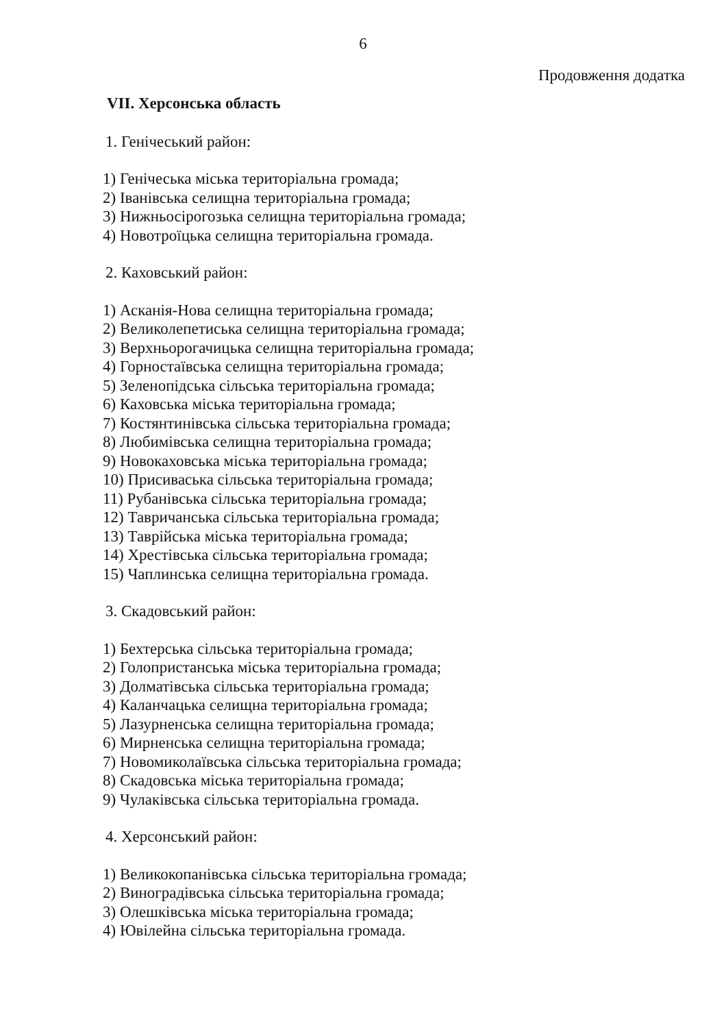6
Продовження додатка
VII. Херсонська область
1. Генічеський район:
1) Генічеська міська територіальна громада;
2) Іванівська селищна територіальна громада;
3) Нижньосірогозька селищна територіальна громада;
4) Новотроїцька селищна територіальна громада.
2. Каховський район:
1) Асканія-Нова селищна територіальна громада;
2) Великолепетиська селищна територіальна громада;
3) Верхньорогачицька селищна територіальна громада;
4) Горностаївська селищна територіальна громада;
5) Зеленопідська сільська територіальна громада;
6) Каховська міська територіальна громада;
7) Костянтинівська сільська територіальна громада;
8) Любимівська селищна територіальна громада;
9) Новокаховська міська територіальна громада;
10) Присиваська сільська територіальна громада;
11) Рубанівська сільська територіальна громада;
12) Тавричанська сільська територіальна громада;
13) Таврійська міська територіальна громада;
14) Хрестівська сільська територіальна громада;
15) Чаплинська селищна територіальна громада.
3. Скадовський район:
1) Бехтерська сільська територіальна громада;
2) Голопристанська міська територіальна громада;
3) Долматівська сільська територіальна громада;
4) Каланчацька селищна територіальна громада;
5) Лазурненська селищна територіальна громада;
6) Мирненська селищна територіальна громада;
7) Новомиколаївська сільська територіальна громада;
8) Скадовська міська територіальна громада;
9) Чулаківська сільська територіальна громада.
4. Херсонський район:
1) Великокопанівська сільська територіальна громада;
2) Виноградівська сільська територіальна громада;
3) Олешківська міська територіальна громада;
4) Ювілейна сільська територіальна громада.